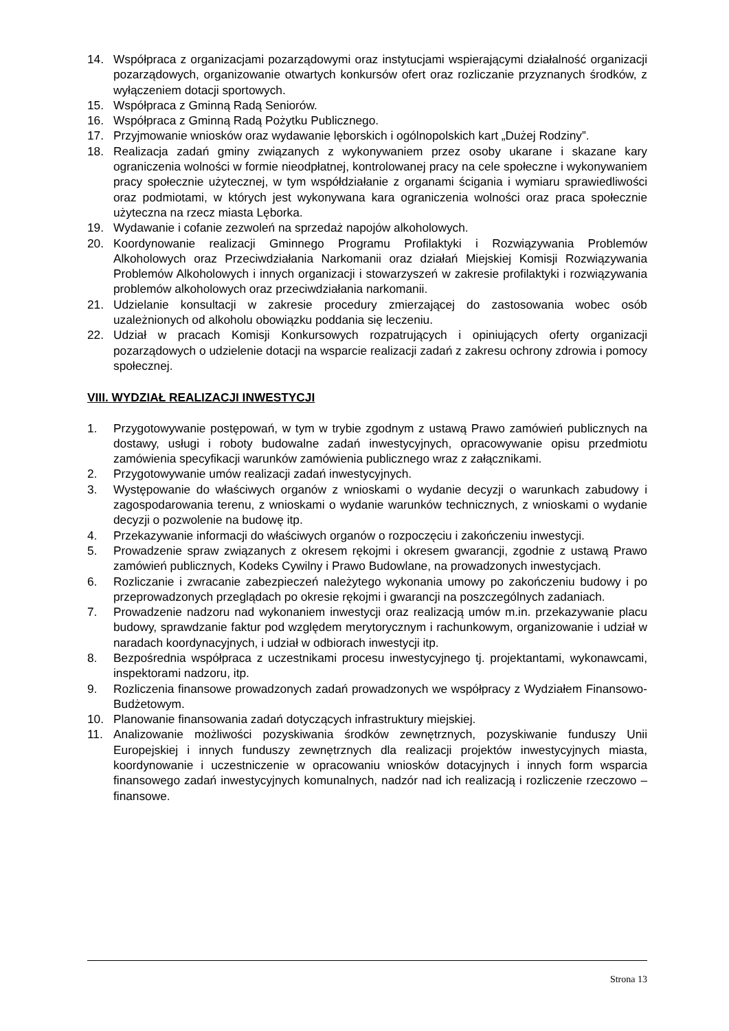14. Współpraca z organizacjami pozarządowymi oraz instytucjami wspierającymi działalność organizacji pozarządowych, organizowanie otwartych konkursów ofert oraz rozliczanie przyznanych środków, z wyłączeniem dotacji sportowych.
15. Współpraca z Gminną Radą Seniorów.
16. Współpraca z Gminną Radą Pożytku Publicznego.
17. Przyjmowanie wniosków oraz wydawanie lęborskich i ogólnopolskich kart „Dużej Rodziny”.
18. Realizacja zadań gminy związanych z wykonywaniem przez osoby ukarane i skazane kary ograniczenia wolności w formie nieodpłatnej, kontrolowanej pracy na cele społeczne i wykonywaniem pracy społecznie użytecznej, w tym współdziałanie z organami ścigania i wymiaru sprawiedliwości oraz podmiotami, w których jest wykonywana kara ograniczenia wolności oraz praca społecznie użyteczna na rzecz miasta Lęborka.
19. Wydawanie i cofanie zezwoleń na sprzedaż napojów alkoholowych.
20. Koordynowanie realizacji Gminnego Programu Profilaktyki i Rozwiązywania Problemów Alkoholowych oraz Przeciwdziałania Narkomanii oraz działań Miejskiej Komisji Rozwiązywania Problemów Alkoholowych i innych organizacji i stowarzyszeń w zakresie profilaktyki i rozwiązywania problemów alkoholowych oraz przeciwdziałania narkomanii.
21. Udzielanie konsultacji w zakresie procedury zmierzającej do zastosowania wobec osób uzależnionych od alkoholu obowiązku poddania się leczeniu.
22. Udział w pracach Komisji Konkursowych rozpatrujących i opiniujących oferty organizacji pozarządowych o udzielenie dotacji na wsparcie realizacji zadań z zakresu ochrony zdrowia i pomocy społecznej.
VIII. WYDZIAŁ REALIZACJI INWESTYCJI
1. Przygotowywanie postępowań, w tym w trybie zgodnym z ustawą Prawo zamówień publicznych na dostawy, usługi i roboty budowalne zadań inwestycyjnych, opracowywanie opisu przedmiotu zamówienia specyfikacji warunków zamówienia publicznego wraz z załącznikami.
2. Przygotowywanie umów realizacji zadań inwestycyjnych.
3. Występowanie do właściwych organów z wnioskami o wydanie decyzji o warunkach zabudowy i zagospodarowania terenu, z wnioskami o wydanie warunków technicznych, z wnioskami o wydanie decyzji o pozwolenie na budowę itp.
4. Przekazywanie informacji do właściwych organów o rozpoczęciu i zakończeniu inwestycji.
5. Prowadzenie spraw związanych z okresem rękojmi i okresem gwarancji, zgodnie z ustawą Prawo zamówień publicznych, Kodeks Cywilny i Prawo Budowlane, na prowadzonych inwestycjach.
6. Rozliczanie i zwracanie zabezpieczeń należytego wykonania umowy po zakończeniu budowy i po przeprowadzonych przeglądach po okresie rękojmi i gwarancji na poszczególnych zadaniach.
7. Prowadzenie nadzoru nad wykonaniem inwestycji oraz realizacją umów m.in. przekazywanie placu budowy, sprawdzanie faktur pod względem merytorycznym i rachunkowym, organizowanie i udział w naradach koordynacyjnych, i udział w odbiorach inwestycji itp.
8. Bezpośrednia współpraca z uczestnikami procesu inwestycyjnego tj. projektantami, wykonawcami, inspektorami nadzoru, itp.
9. Rozliczenia finansowe prowadzonych zadań prowadzonych we współpracy z Wydziałem Finansowo-Budżetowym.
10. Planowanie finansowania zadań dotyczących infrastruktury miejskiej.
11. Analizowanie możliwości pozyskiwania środków zewnętrznych, pozyskiwanie funduszy Unii Europejskiej i innych funduszy zewnętrznych dla realizacji projektów inwestycyjnych miasta, koordynowanie i uczestniczenie w opracowaniu wniosków dotacyjnych i innych form wsparcia finansowego zadań inwestycyjnych komunalnych, nadzór nad ich realizacją i rozliczenie rzeczowo – finansowe.
Strona 13